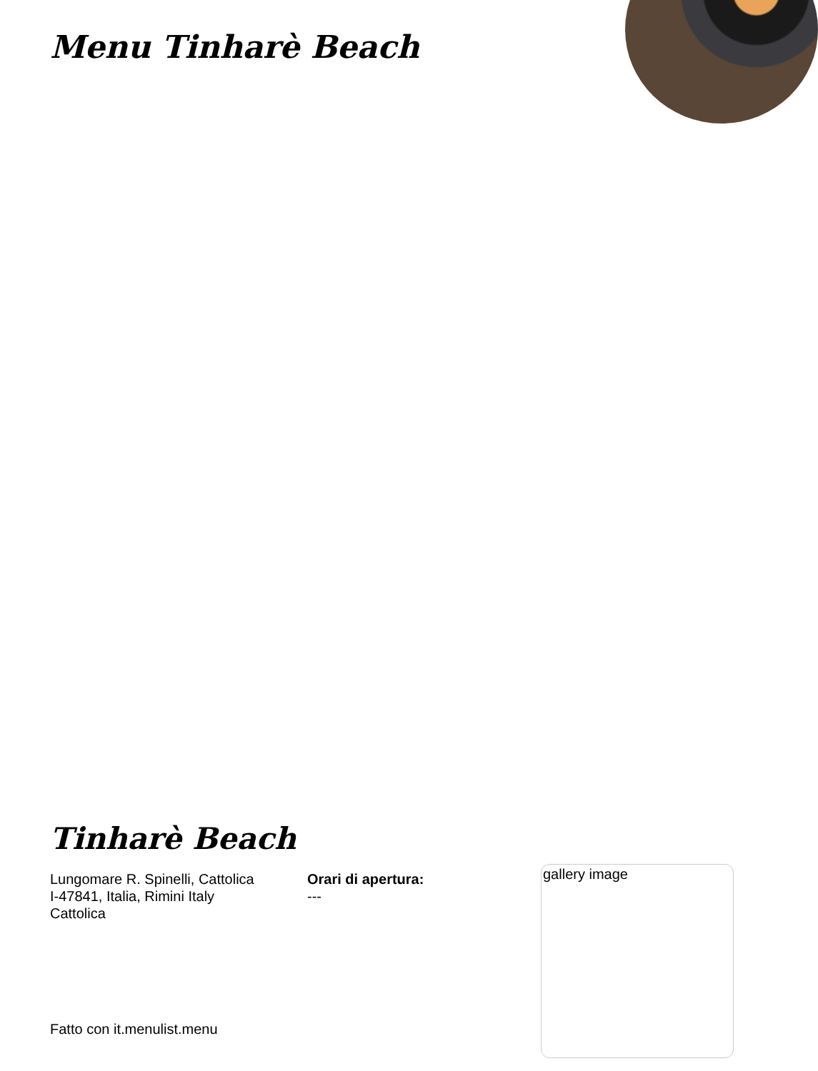Menu Tinharè Beach
Tinharè Beach
Lungomare R. Spinelli, Cattolica
I-47841, Italia, Rimini Italy
Cattolica
Orari di apertura:
---
gallery image
Fatto con it.menulist.menu